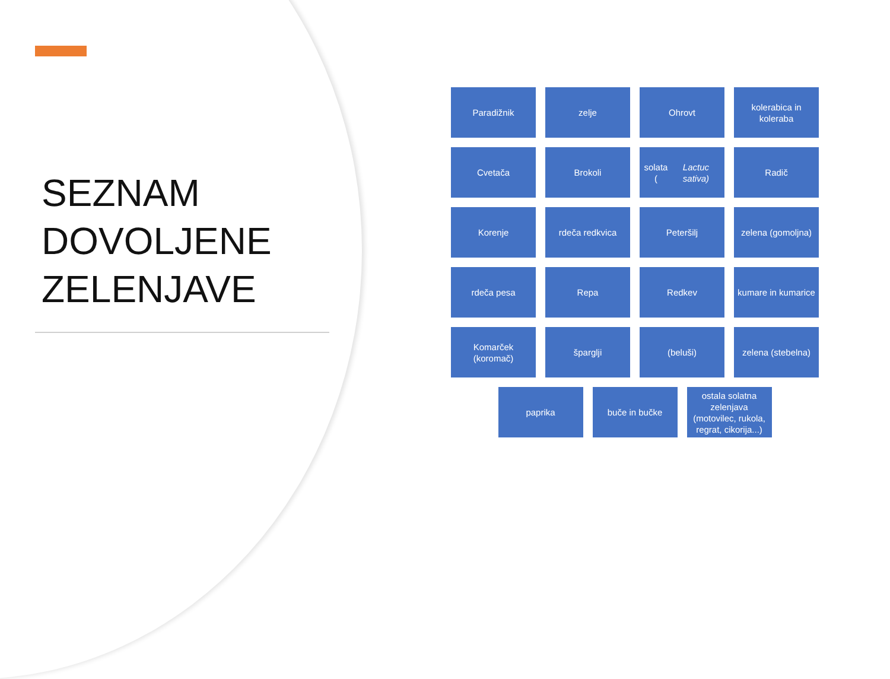SEZNAM
DOVOLJENE
ZELENJAVE
Paradižnik zelje Ohrovt kolerabica in koleraba
Cvetača Brokoli solata (Lactuc sativa)
Radič
Korenje rdeča redkvica Peteršilj zelena (gomoljna)
rdeča pesa Repa Redkev kumare in kumarice
Komarček (koromač)
špargljі (beluši) zelena (stebelna)
paprika buče in bučke ostala solatna zelenjava (motovilec, rukola, regrat, cikorija...)